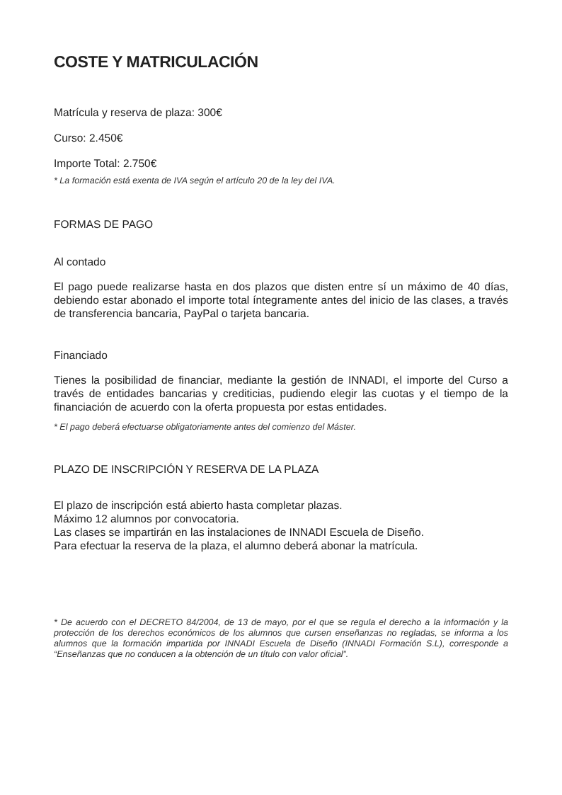COSTE Y MATRICULACIÓN
Matrícula y reserva de plaza: 300€
Curso: 2.450€
Importe Total: 2.750€
* La formación está exenta de IVA según el artículo 20 de la ley del IVA.
FORMAS DE PAGO
Al contado
El pago puede realizarse hasta en dos plazos que disten entre sí un máximo de 40 días, debiendo estar abonado el importe total íntegramente antes del inicio de las clases, a través de transferencia bancaria, PayPal o tarjeta bancaria.
Financiado
Tienes la posibilidad de financiar, mediante la gestión de INNADI, el importe del Curso a través de entidades bancarias y crediticias, pudiendo elegir las cuotas y el tiempo de la financiación de acuerdo con la oferta propuesta por estas entidades.
* El pago deberá efectuarse obligatoriamente antes del comienzo del Máster.
PLAZO DE INSCRIPCIÓN Y RESERVA DE LA PLAZA
El plazo de inscripción está abierto hasta completar plazas.
Máximo 12 alumnos por convocatoria.
Las clases se impartirán en las instalaciones de INNADI Escuela de Diseño.
Para efectuar la reserva de la plaza, el alumno deberá abonar la matrícula.
* De acuerdo con el DECRETO 84/2004, de 13 de mayo, por el que se regula el derecho a la información y la protección de los derechos económicos de los alumnos que cursen enseñanzas no regladas, se informa a los alumnos que la formación impartida por INNADI Escuela de Diseño (INNADI Formación S.L), corresponde a “Enseñanzas que no conducen a la obtención de un título con valor oficial”.